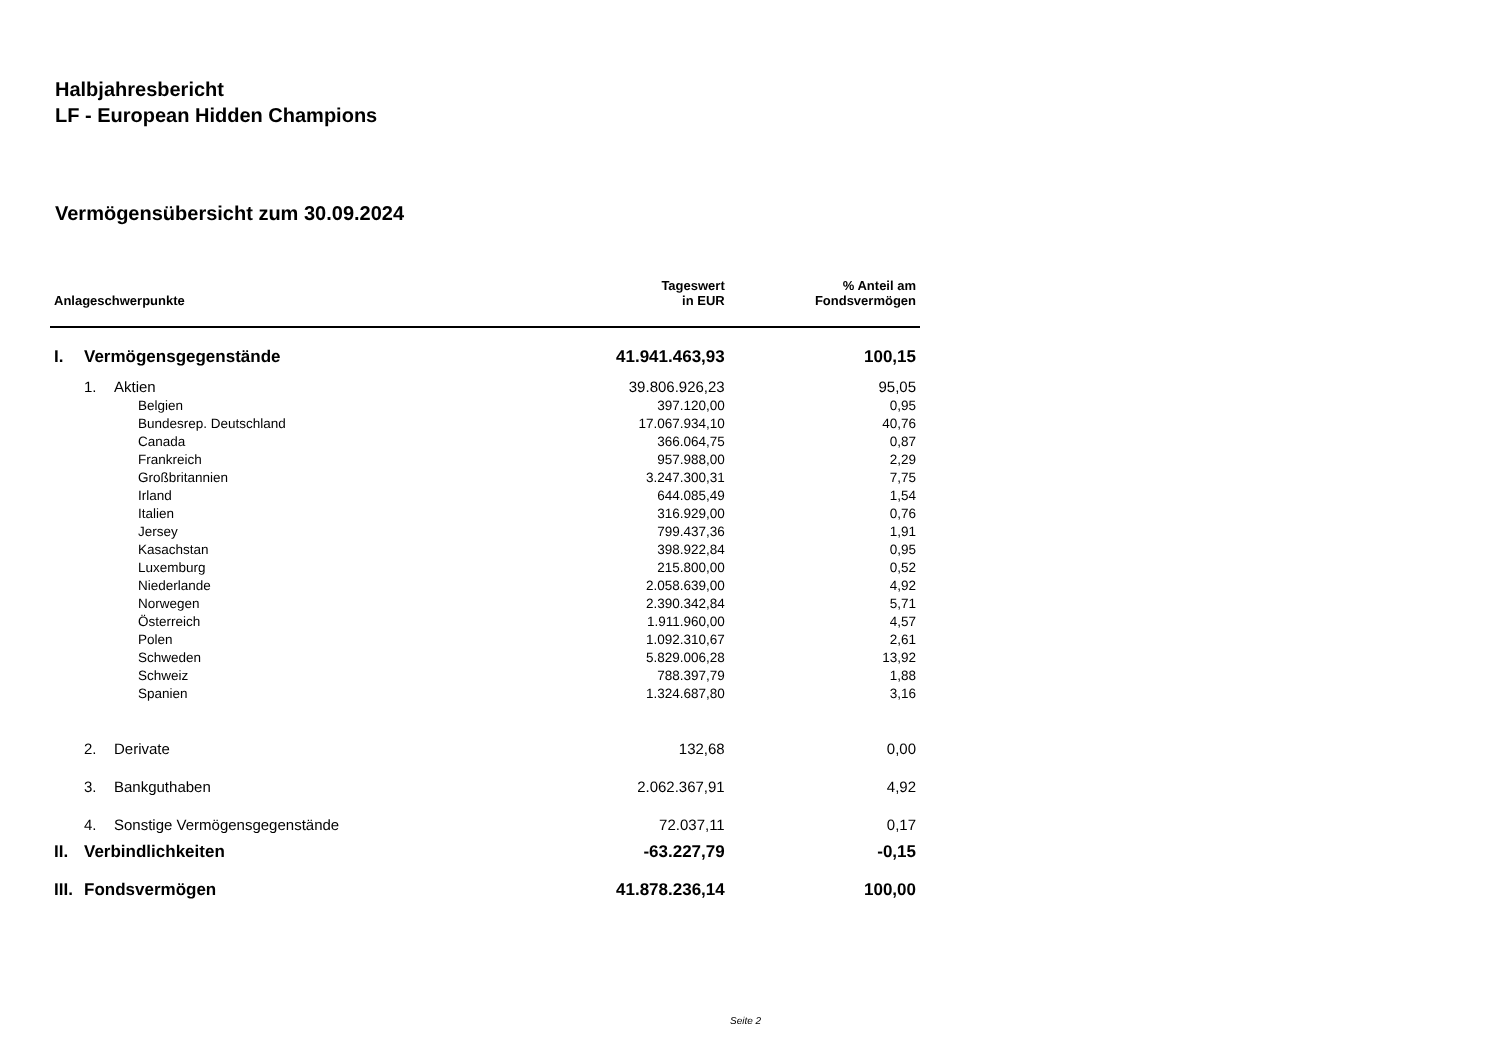Halbjahresbericht
LF - European Hidden Champions
Vermögensübersicht zum 30.09.2024
| Anlageschwerpunkte | | | Tageswert in EUR | % Anteil am Fondsvermögen |
| --- | --- | --- | --- | --- |
| I. | Vermögensgegenstände | | 41.941.463,93 | 100,15 |
| | 1. | Aktien | 39.806.926,23 | 95,05 |
| | | Belgien | 397.120,00 | 0,95 |
| | | Bundesrep. Deutschland | 17.067.934,10 | 40,76 |
| | | Canada | 366.064,75 | 0,87 |
| | | Frankreich | 957.988,00 | 2,29 |
| | | Großbritannien | 3.247.300,31 | 7,75 |
| | | Irland | 644.085,49 | 1,54 |
| | | Italien | 316.929,00 | 0,76 |
| | | Jersey | 799.437,36 | 1,91 |
| | | Kasachstan | 398.922,84 | 0,95 |
| | | Luxemburg | 215.800,00 | 0,52 |
| | | Niederlande | 2.058.639,00 | 4,92 |
| | | Norwegen | 2.390.342,84 | 5,71 |
| | | Österreich | 1.911.960,00 | 4,57 |
| | | Polen | 1.092.310,67 | 2,61 |
| | | Schweden | 5.829.006,28 | 13,92 |
| | | Schweiz | 788.397,79 | 1,88 |
| | | Spanien | 1.324.687,80 | 3,16 |
| | 2. | Derivate | 132,68 | 0,00 |
| | 3. | Bankguthaben | 2.062.367,91 | 4,92 |
| | 4. | Sonstige Vermögensgegenstände | 72.037,11 | 0,17 |
| II. | Verbindlichkeiten | | -63.227,79 | -0,15 |
| III. | Fondsvermögen | | 41.878.236,14 | 100,00 |
Seite 2